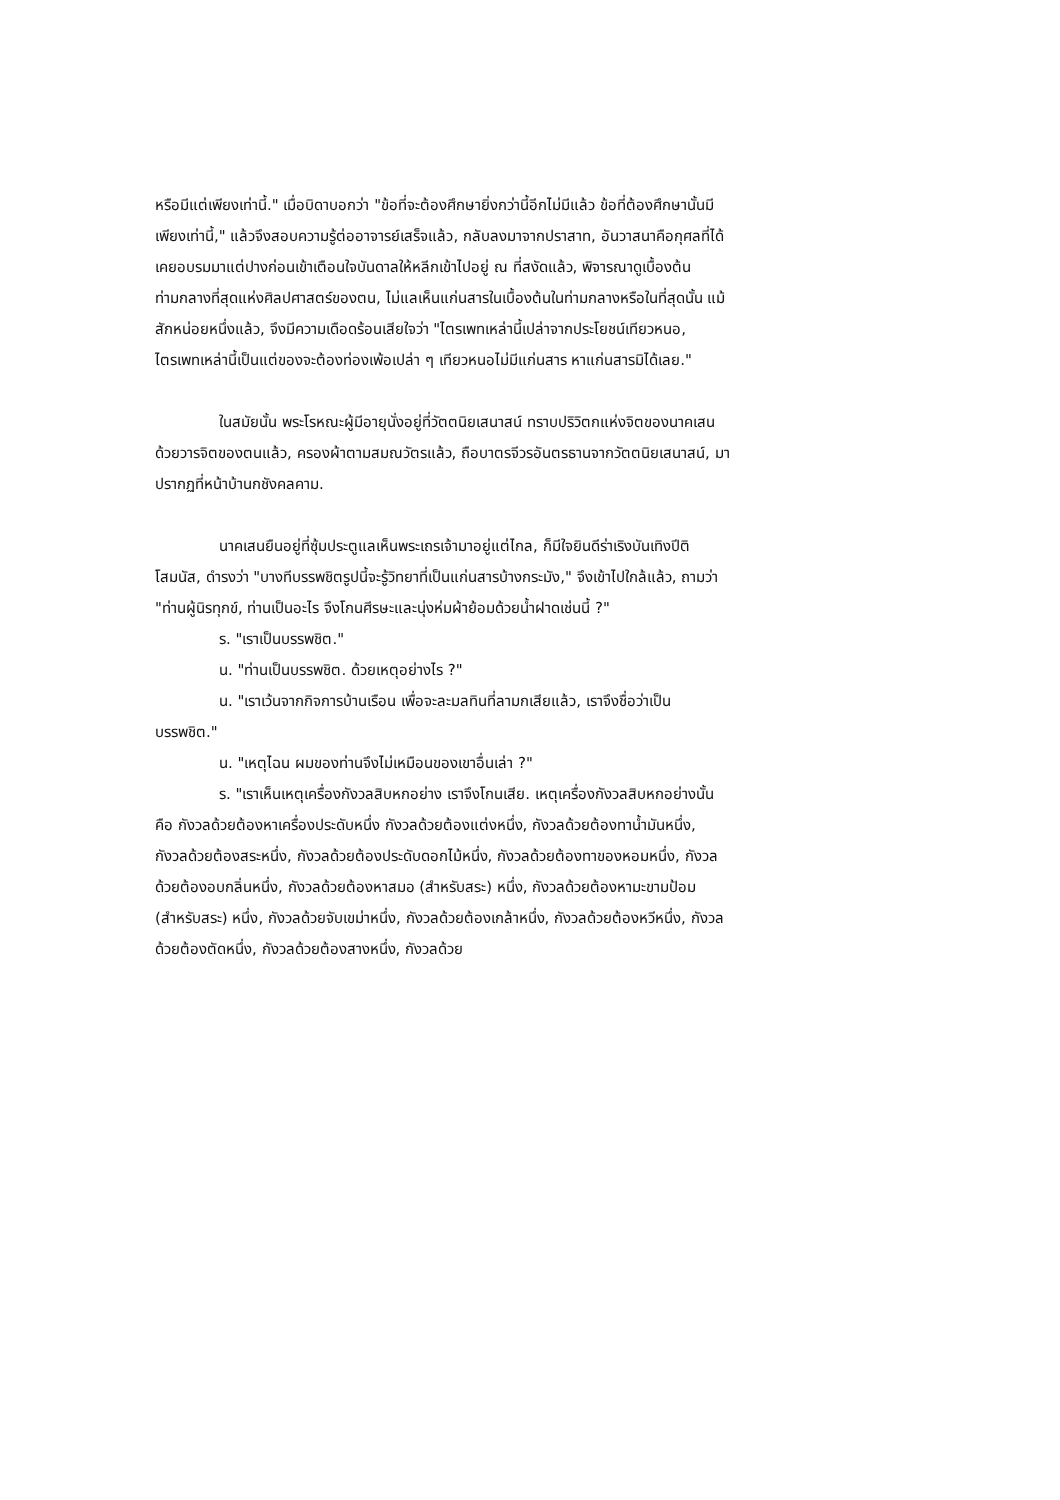หรือมีแต่เพียงเท่านี้." เมื่อบิดาบอกว่า "ข้อที่จะต้องศึกษายิ่งกว่านี้อีกไม่มีแล้ว ข้อที่ต้องศึกษานั้นมีเพียงเท่านี้," แล้วจึงสอบความรู้ต่ออาจารย์เสร็จแล้ว, กลับลงมาจากปราสาท, อันวาสนาคือกุศลที่ได้เคยอบรมมาแต่ปางก่อนเข้าเตือนใจบันดาลให้หลีกเข้าไปอยู่ ณ ที่สงัดแล้ว, พิจารณาดูเบื้องต้นท่ามกลางที่สุดแห่งศิลปศาสตร์ของตน, ไม่แลเห็นแก่นสารในเบื้องต้นในท่ามกลางหรือในที่สุดนั้น แม้สักหน่อยหนึ่งแล้ว, จึงมีความเดือดร้อนเสียใจว่า "ไตรเพทเหล่านี้เปล่าจากประโยชน์เทียวหนอ, ไตรเพทเหล่านี้เป็นแต่ของจะต้องท่องเพ้อเปล่า ๆ เทียวหนอไม่มีแก่นสาร หาแก่นสารมิได้เลย."
ในสมัยนั้น พระโรหณะผู้มีอายุนั่งอยู่ที่วัตตนิยเสนาสน์ ทราบปริวิตกแห่งจิตของนาคเสนด้วยวารจิตของตนแล้ว, ครองผ้าตามสมณวัตรแล้ว, ถือบาตรจีวรอันตรธานจากวัตตนิยเสนาสน์, มาปรากฏที่หน้าบ้านกชังคลคาม.
นาคเสนยืนอยู่ที่ซุ้มประตูแลเห็นพระเถรเจ้ามาอยู่แต่ไกล, ก็มีใจยินดีร่าเริงบันเทิงปีติโสมนัส, ดำรงว่า "บางทีบรรพชิตรูปนี้จะรู้วิทยาที่เป็นแก่นสารบ้างกระมัง," จึงเข้าไปใกล้แล้ว, ถามว่า "ท่านผู้นิรทุกข์, ท่านเป็นอะไร จึงโกนศีรษะและนุ่งห่มผ้าย้อมด้วยน้ำฝาดเช่นนี้ ?"
ร. "เราเป็นบรรพชิต."
น. "ท่านเป็นบรรพชิต. ด้วยเหตุอย่างไร ?"
น. "เราเว้นจากกิจการบ้านเรือน เพื่อจะละมลทินที่ลามกเสียแล้ว, เราจึงชื่อว่าเป็นบรรพชิต."
น. "เหตุไฉน ผมของท่านจึงไม่เหมือนของเขาอื่นเล่า ?"
ร. "เราเห็นเหตุเครื่องกังวลสิบหกอย่าง เราจึงโกนเสีย. เหตุเครื่องกังวลสิบหกอย่างนั้น คือ กังวลด้วยต้องหาเครื่องประดับหนึ่ง กังวลด้วยต้องแต่งหนึ่ง, กังวลด้วยต้องทาน้ำมันหนึ่ง, กังวลด้วยต้องสระหนึ่ง, กังวลด้วยต้องประดับดอกไม้หนึ่ง, กังวลด้วยต้องทาของหอมหนึ่ง, กังวลด้วยต้องอบกลิ่นหนึ่ง, กังวลด้วยต้องหาสมอ (สำหรับสระ) หนึ่ง, กังวลด้วยต้องหามะขามป้อม (สำหรับสระ) หนึ่ง, กังวลด้วยจับเขม่าหนึ่ง, กังวลด้วยต้องเกล้าหนึ่ง, กังวลด้วยต้องหวีหนึ่ง, กังวลด้วยต้องตัดหนึ่ง, กังวลด้วยต้องสางหนึ่ง, กังวลด้วย